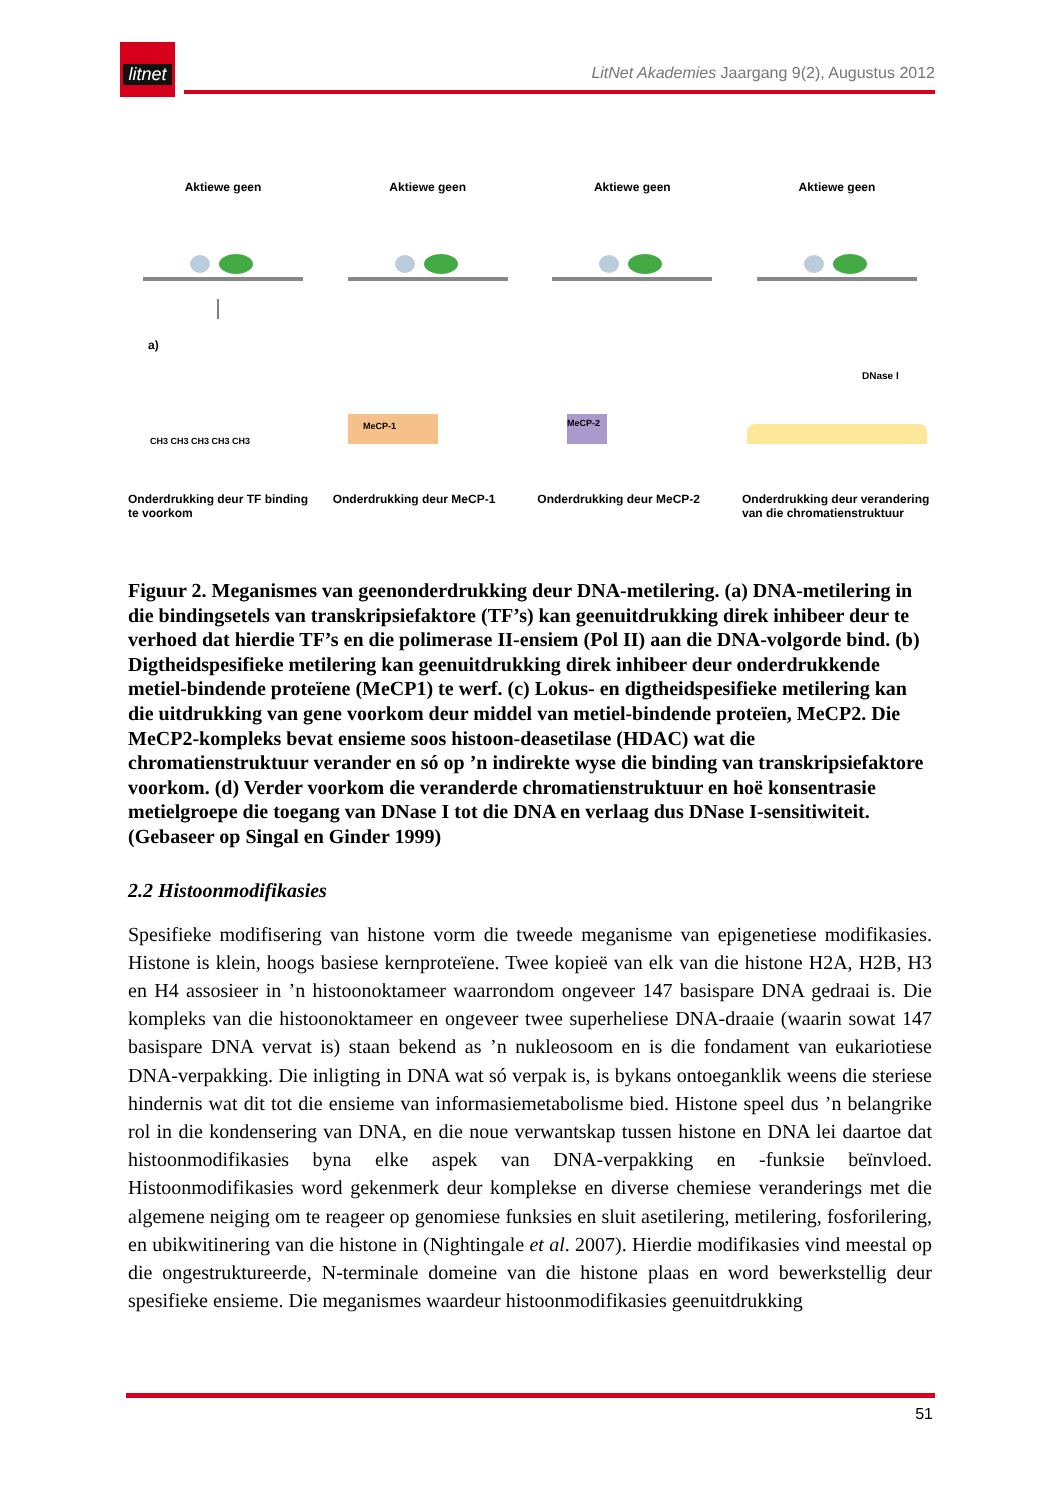litnet
LitNet Akademies Jaargang 9(2), Augustus 2012
Aktiewe geen
a)
CH3 CH3 CH3 CH3 CH3
Onderdrukking deur TF binding te voorkom
Aktiewe geen
MeCP-1
Onderdrukking deur MeCP-1
Aktiewe geen
MeCP-2
Onderdrukking deur MeCP-2
Aktiewe geen
DNase I
Onderdrukking deur verandering van die chromatienstruktuur
Figuur 2. Meganismes van geenonderdrukking deur DNA-metilering. (a) DNA-metilering in die bindingsetels van transkripsiefaktore (TF’s) kan geenuitdrukking direk inhibeer deur te verhoed dat hierdie TF’s en die polimerase II-ensiem (Pol II) aan die DNA-volgorde bind. (b) Digtheidspesifieke metilering kan geenuitdrukking direk inhibeer deur onderdrukkende metiel-bindende proteïene (MeCP1) te werf. (c) Lokus- en digtheidspesifieke metilering kan die uitdrukking van gene voorkom deur middel van metiel-bindende proteïen, MeCP2. Die MeCP2-kompleks bevat ensieme soos histoon-deasetilase (HDAC) wat die chromatienstruktuur verander en só op ’n indirekte wyse die binding van transkripsiefaktore voorkom. (d) Verder voorkom die veranderde chromatienstruktuur en hoë konsentrasie metielgroepe die toegang van DNase I tot die DNA en verlaag dus DNase I-sensitiwiteit. (Gebaseer op Singal en Ginder 1999)
2.2 Histoonmodifikasies
Spesifieke modifisering van histone vorm die tweede meganisme van epigenetiese modifikasies. Histone is klein, hoogs basiese kernproteïene. Twee kopieë van elk van die histone H2A, H2B, H3 en H4 assosieer in ’n histoonoktameer waarrondom ongeveer 147 basispare DNA gedraai is. Die kompleks van die histoonoktameer en ongeveer twee superheliese DNA-draaie (waarin sowat 147 basispare DNA vervat is) staan bekend as ’n nukleosoom en is die fondament van eukariotiese DNA-verpakking. Die inligting in DNA wat só verpak is, is bykans ontoeganklik weens die steriese hindernis wat dit tot die ensieme van informasiemetabolisme bied. Histone speel dus ’n belangrike rol in die kondensering van DNA, en die noue verwantskap tussen histone en DNA lei daartoe dat histoonmodifikasies byna elke aspek van DNA-verpakking en -funksie beïnvloed. Histoonmodifikasies word gekenmerk deur komplekse en diverse chemiese veranderings met die algemene neiging om te reageer op genomiese funksies en sluit asetilering, metilering, fosforilering, en ubikwitinering van die histone in (Nightingale et al. 2007). Hierdie modifikasies vind meestal op die ongestruktureerde, N-terminale domeine van die histone plaas en word bewerkstellig deur spesifieke ensieme. Die meganismes waardeur histoonmodifikasies geenuitdrukking
51